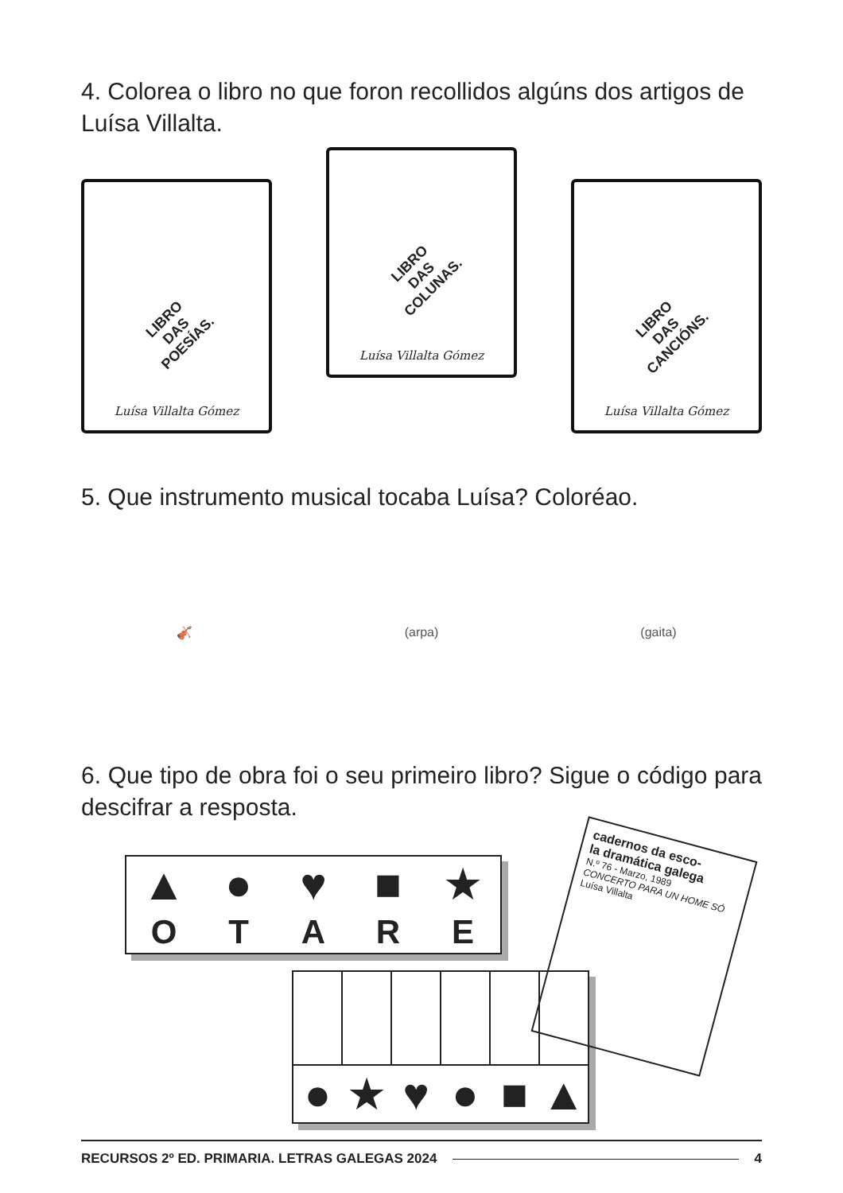4. Colorea o libro no que foron recollidos algúns dos artigos de Luísa Villalta.
LIBRO
DAS
POESÍAS.
Luísa Villalta Gómez
LIBRO
DAS
COLUNAS.
Luísa Villalta Gómez
LIBRO
DAS
CANCIÓNS.
Luísa Villalta Gómez
5. Que instrumento musical tocaba Luísa? Coloréao.
🎻
(arpa)
(gaita)
6. Que tipo de obra foi o seu primeiro libro? Sigue o código para descifrar a resposta.
| ▲ | ● | ♥ | ■ | ★ |
| O | T | A | R | E |
cadernos da esco-
la dramática galega
N.º 76 - Marzo, 1989
CONCERTO PARA UN HOME SÓ
Luísa Villalta
| ● | ★ | ♥ | ● | ■ | ▲ |
RECURSOS 2º ED. PRIMARIA. LETRAS GALEGAS 2024 4